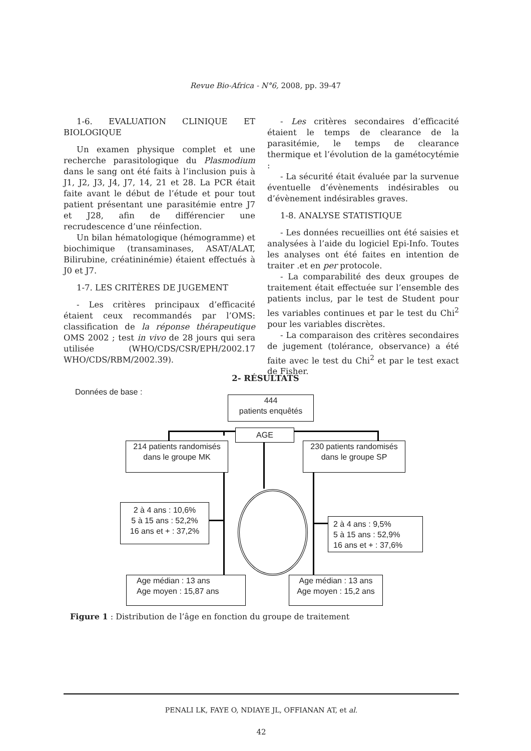Revue Bio-Africa - N°6, 2008, pp. 39-47
1-6. EVALUATION CLINIQUE ET BIOLOGIQUE
Un examen physique complet et une recherche parasitologique du Plasmodium dans le sang ont été faits à l’inclusion puis à J1, J2, J3, J4, J7, 14, 21 et 28. La PCR était faite avant le début de l’étude et pour tout patient présentant une parasitémie entre J7 et J28, afin de différencier une recrudescence d’une réinfection.
Un bilan hématologique (hémogramme) et biochimique (transaminases, ASAT/ALAT, Bilirubine, créatininémie) étaient effectués à J0 et J7.
1-7. LES CRITÈRES DE JUGEMENT
- Les critères principaux d’efficacité étaient ceux recommandés par l’OMS: classification de la réponse thérapeutique OMS 2002 ; test in vivo de 28 jours qui sera utilisée (WHO/CDS/CSR/EPH/2002.17 WHO/CDS/RBM/2002.39).
- Les critères secondaires d’efficacité étaient le temps de clearance de la parasitémie, le temps de clearance thermique et l’évolution de la gamétocytémie :
- La sécurité était évaluée par la survenue éventuelle d’évènements indésirables ou d’évènement indésirables graves.
1-8. ANALYSE STATISTIQUE
- Les données recueillies ont été saisies et analysées à l’aide du logiciel Epi-Info. Toutes les analyses ont été faites en intention de traiter .et en per protocole.
- La comparabilité des deux groupes de traitement était effectuée sur l’ensemble des patients inclus, par le test de Student pour les variables continues et par le test du Chi<sup>2</sup> pour les variables discrètes.
- La comparaison des critères secondaires de jugement (tolérance, observance) a été faite avec le test du Chi<sup>2</sup> et par le test exact de Fisher.
2- RÉSULTATS
Données de base :
444
patients enquêtés
AGE
214 patients randomisés
dans le groupe MK
230 patients randomisés
dans le groupe SP
2 à 4 ans : 10,6%
5 à 15 ans : 52,2%
16 ans et + : 37,2%
2 à 4 ans : 9,5%
5 à 15 ans : 52,9%
16 ans et + : 37,6%
Age médian : 13 ans
Age moyen : 15,87 ans
Age médian : 13 ans
Age moyen : 15,2 ans
Figure 1 : Distribution de l’âge en fonction du groupe de traitement
PENALI LK, FAYE O, NDIAYE JL, OFFIANAN AT, et al.
42